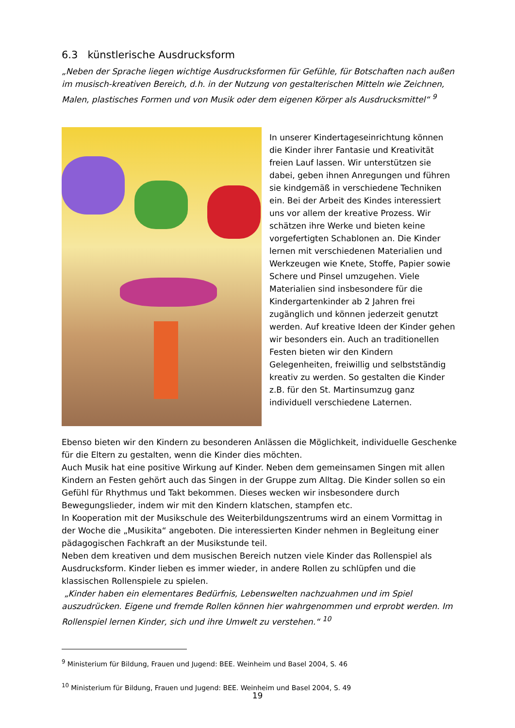6.3 künstlerische Ausdrucksform
„Neben der Sprache liegen wichtige Ausdrucksformen für Gefühle, für Botschaften nach außen im musisch-kreativen Bereich, d.h. in der Nutzung von gestalterischen Mitteln wie Zeichnen, Malen, plastisches Formen und von Musik oder dem eigenen Körper als Ausdrucksmittel“ <sup>9</sup>
In unserer Kindertageseinrichtung können die Kinder ihrer Fantasie und Kreativität freien Lauf lassen. Wir unterstützen sie dabei, geben ihnen Anregungen und führen sie kindgemäß in verschiedene Techniken ein. Bei der Arbeit des Kindes interessiert uns vor allem der kreative Prozess. Wir schätzen ihre Werke und bieten keine vorgefertigten Schablonen an. Die Kinder lernen mit verschiedenen Materialien und Werkzeugen wie Knete, Stoffe, Papier sowie Schere und Pinsel umzugehen. Viele Materialien sind insbesondere für die Kindergartenkinder ab 2 Jahren frei zugänglich und können jederzeit genutzt werden. Auf kreative Ideen der Kinder gehen wir besonders ein. Auch an traditionellen Festen bieten wir den Kindern Gelegenheiten, freiwillig und selbstständig kreativ zu werden. So gestalten die Kinder z.B. für den St. Martinsumzug ganz individuell verschiedene Laternen.
Ebenso bieten wir den Kindern zu besonderen Anlässen die Möglichkeit, individuelle Geschenke für die Eltern zu gestalten, wenn die Kinder dies möchten.
Auch Musik hat eine positive Wirkung auf Kinder. Neben dem gemeinsamen Singen mit allen Kindern an Festen gehört auch das Singen in der Gruppe zum Alltag. Die Kinder sollen so ein Gefühl für Rhythmus und Takt bekommen. Dieses wecken wir insbesondere durch Bewegungslieder, indem wir mit den Kindern klatschen, stampfen etc.
In Kooperation mit der Musikschule des Weiterbildungszentrums wird an einem Vormittag in der Woche die „Musikita“ angeboten. Die interessierten Kinder nehmen in Begleitung einer pädagogischen Fachkraft an der Musikstunde teil.
Neben dem kreativen und dem musischen Bereich nutzen viele Kinder das Rollenspiel als Ausdrucksform. Kinder lieben es immer wieder, in andere Rollen zu schlüpfen und die klassischen Rollenspiele zu spielen.
„Kinder haben ein elementares Bedürfnis, Lebenswelten nachzuahmen und im Spiel auszudrücken. Eigene und fremde Rollen können hier wahrgenommen und erprobt werden. Im Rollenspiel lernen Kinder, sich und ihre Umwelt zu verstehen.“ <sup>10</sup>
<sup>9</sup> Ministerium für Bildung, Frauen und Jugend: BEE. Weinheim und Basel 2004, S. 46
<sup>10</sup> Ministerium für Bildung, Frauen und Jugend: BEE. Weinheim und Basel 2004, S. 49
19